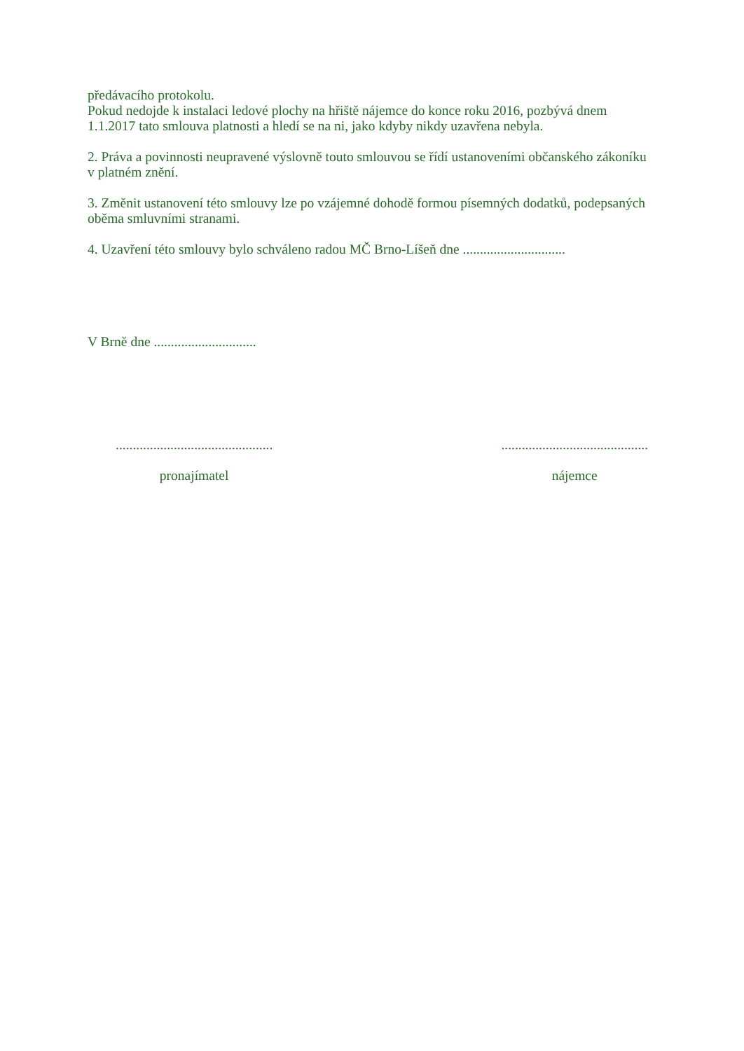předávacího protokolu.
Pokud nedojde k instalaci ledové plochy na hřiště nájemce do konce roku 2016, pozbývá dnem 1.1.2017 tato smlouva platnosti a hledí se na ni, jako kdyby nikdy uzavřena nebyla.
2. Práva a povinnosti neupravené výslovně touto smlouvou se řídí ustanoveními občanského zákoníku v platném znění.
3. Změnit ustanovení této smlouvy lze po vzájemné dohodě formou písemných dodatků, podepsaných oběma smluvními stranami.
4. Uzavření této smlouvy bylo schváleno radou MČ Brno-Líšeň dne ..............................
V Brně dne ..............................
..............................................
pronajímatel
...........................................
nájemce